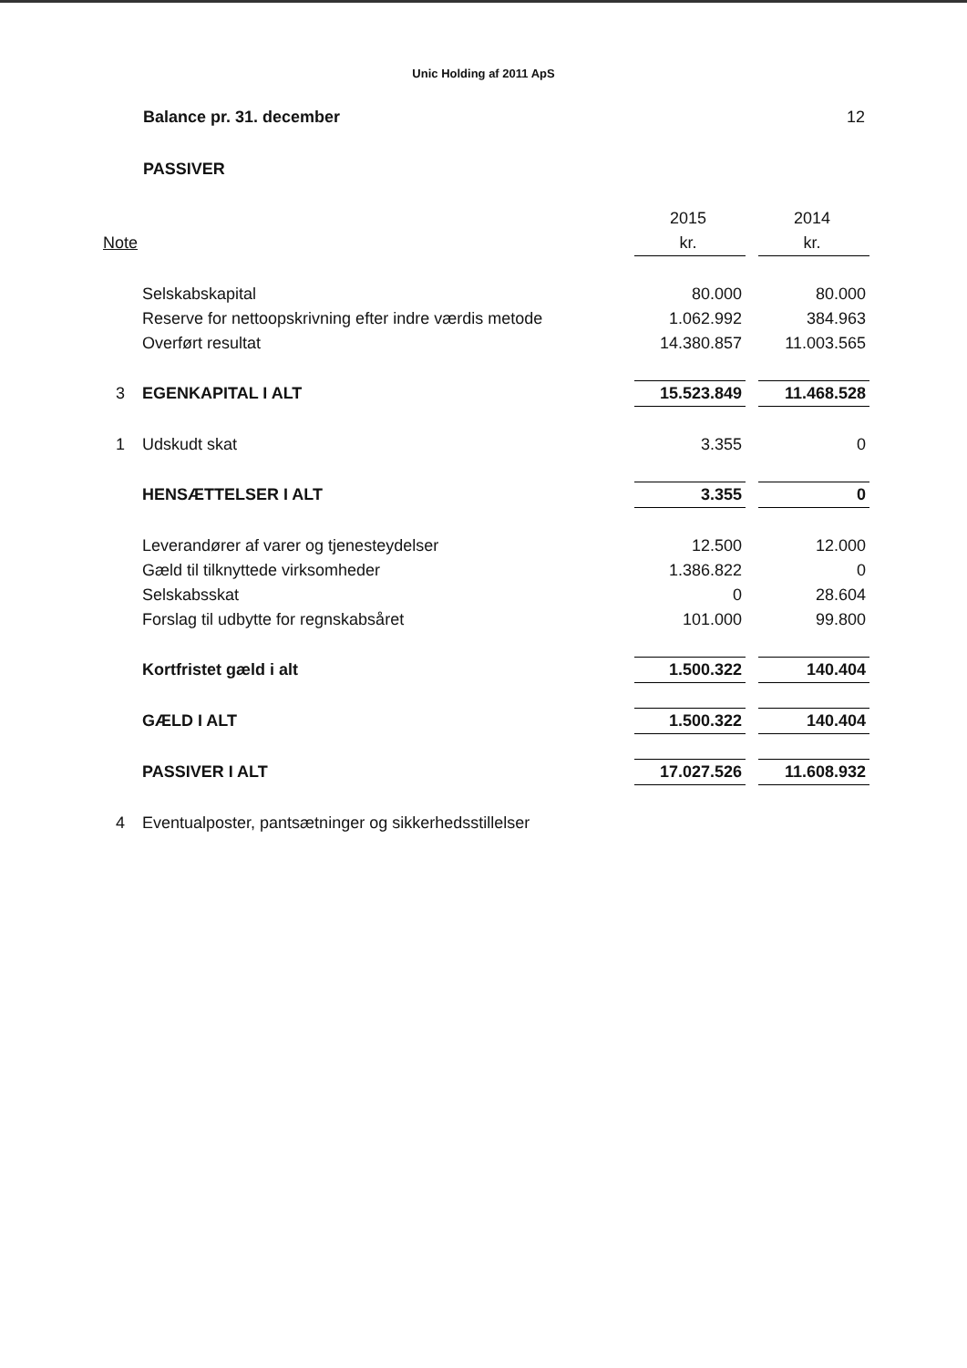Unic Holding af 2011 ApS
Balance pr. 31. december 12
PASSIVER
| | | 2015 | | 2014 |
| --- | --- | --- | --- | --- |
| Note | | kr. | | kr. |
| | Selskabskapital | 80.000 | | 80.000 |
| | Reserve for nettoopskrivning efter indre værdis metode | 1.062.992 | | 384.963 |
| | Overført resultat | 14.380.857 | | 11.003.565 |
| 3 | EGENKAPITAL I ALT | 15.523.849 | | 11.468.528 |
| 1 | Udskudt skat | 3.355 | | 0 |
| | HENSÆTTELSER I ALT | 3.355 | | 0 |
| | Leverandører af varer og tjenesteydelser | 12.500 | | 12.000 |
| | Gæld til tilknyttede virksomheder | 1.386.822 | | 0 |
| | Selskabsskat | 0 | | 28.604 |
| | Forslag til udbytte for regnskabsåret | 101.000 | | 99.800 |
| | Kortfristet gæld i alt | 1.500.322 | | 140.404 |
| | GÆLD I ALT | 1.500.322 | | 140.404 |
| | PASSIVER I ALT | 17.027.526 | | 11.608.932 |
| 4 | Eventualposter, pantsætninger og sikkerhedsstillelser | | | |